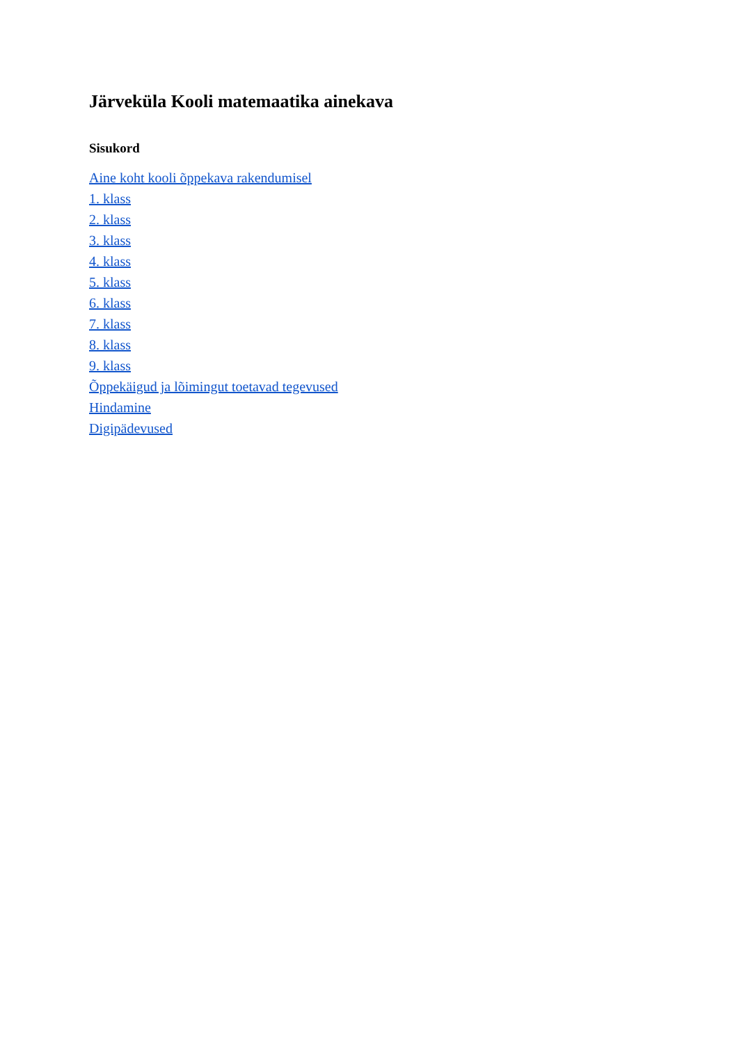Järveküla Kooli matemaatika ainekava
Sisukord
Aine koht kooli õppekava rakendumisel
1. klass
2. klass
3. klass
4. klass
5. klass
6. klass
7. klass
8. klass
9. klass
Õppekäigud ja lõimingut toetavad tegevused
Hindamine
Digipädevused